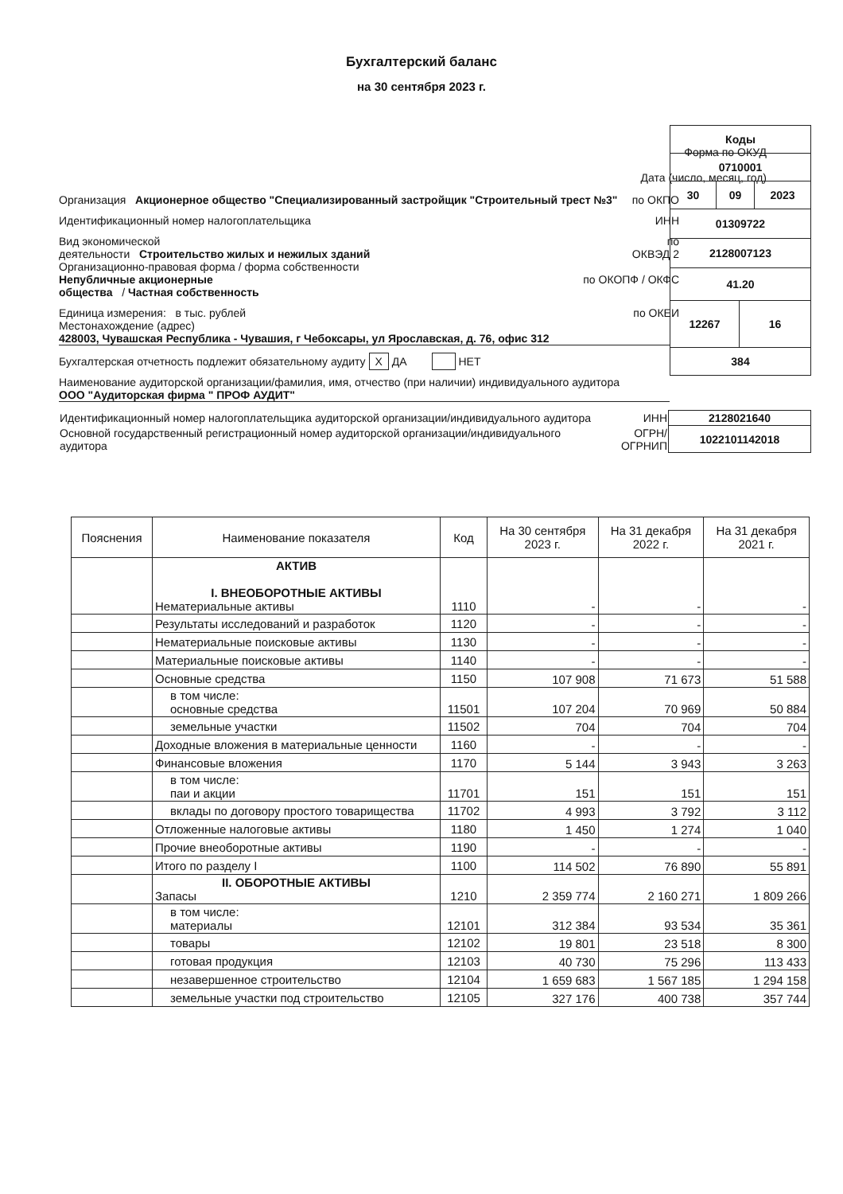Бухгалтерский баланс
на 30 сентября 2023 г.
| Коды | | | |
| 0710001 | | | |
| 30 | 09 | | 2023 |
| 01309722 | | | |
| 2128007123 | | | |
| 41.20 | | | |
| 12267 | | 16 | |
| 384 | | | |
Форма по ОКУД
Дата (число, месяц, год)
Организация Акционерное общество "Специализированный застройщик "Строительный трест №3" по ОКПО
Идентификационный номер налогоплательщика ИНН
Вид экономической
деятельности Строительство жилых и нежилых зданий по
ОКВЭД 2
Организационно-правовая форма / форма собственности
Непубличные акционерные
общества / Частная собственность по ОКОПФ / ОКФС
Единица измерения: в тыс. рублей по ОКЕИ
Местонахождение (адрес)
428003, Чувашская Республика - Чувашия, г Чебоксары, ул Ярославская, д. 76, офис 312
Бухгалтерская отчетность подлежит обязательному аудиту X ДА НЕТ
Наименование аудиторской организации/фамилия, имя, отчество (при наличии) индивидуального аудитора
ООО "Аудиторская фирма " ПРОФ АУДИТ"
| Идентификационный номер налогоплательщика аудиторской организации/индивидуального аудитора | ИНН | 2128021640 |
| Основной государственный регистрационный номер аудиторской организации/индивидуального аудитора | ОГРН/ ОГРНИП | 1022101142018 |
| Пояснения | Наименование показателя | Код | На 30 сентября 2023 г. | На 31 декабря 2022 г. | На 31 декабря 2021 г. |
| --- | --- | --- | --- | --- | --- |
| | АКТИВ I. ВНЕОБОРОТНЫЕ АКТИВЫ Нематериальные активы | 1110 | - | - | - |
| | Результаты исследований и разработок | 1120 | - | - | - |
| | Нематериальные поисковые активы | 1130 | - | - | - |
| | Материальные поисковые активы | 1140 | - | - | - |
| | Основные средства | 1150 | 107 908 | 71 673 | 51 588 |
| | в том числе: основные средства | 11501 | 107 204 | 70 969 | 50 884 |
| | земельные участки | 11502 | 704 | 704 | 704 |
| | Доходные вложения в материальные ценности | 1160 | - | - | - |
| | Финансовые вложения | 1170 | 5 144 | 3 943 | 3 263 |
| | в том числе: паи и акции | 11701 | 151 | 151 | 151 |
| | вклады по договору простого товарищества | 11702 | 4 993 | 3 792 | 3 112 |
| | Отложенные налоговые активы | 1180 | 1 450 | 1 274 | 1 040 |
| | Прочие внеоборотные активы | 1190 | - | - | - |
| | Итого по разделу I | 1100 | 114 502 | 76 890 | 55 891 |
| | II. ОБОРОТНЫЕ АКТИВЫ Запасы | 1210 | 2 359 774 | 2 160 271 | 1 809 266 |
| | в том числе: материалы | 12101 | 312 384 | 93 534 | 35 361 |
| | товары | 12102 | 19 801 | 23 518 | 8 300 |
| | готовая продукция | 12103 | 40 730 | 75 296 | 113 433 |
| | незавершенное строительство | 12104 | 1 659 683 | 1 567 185 | 1 294 158 |
| | земельные участки под строительство | 12105 | 327 176 | 400 738 | 357 744 |